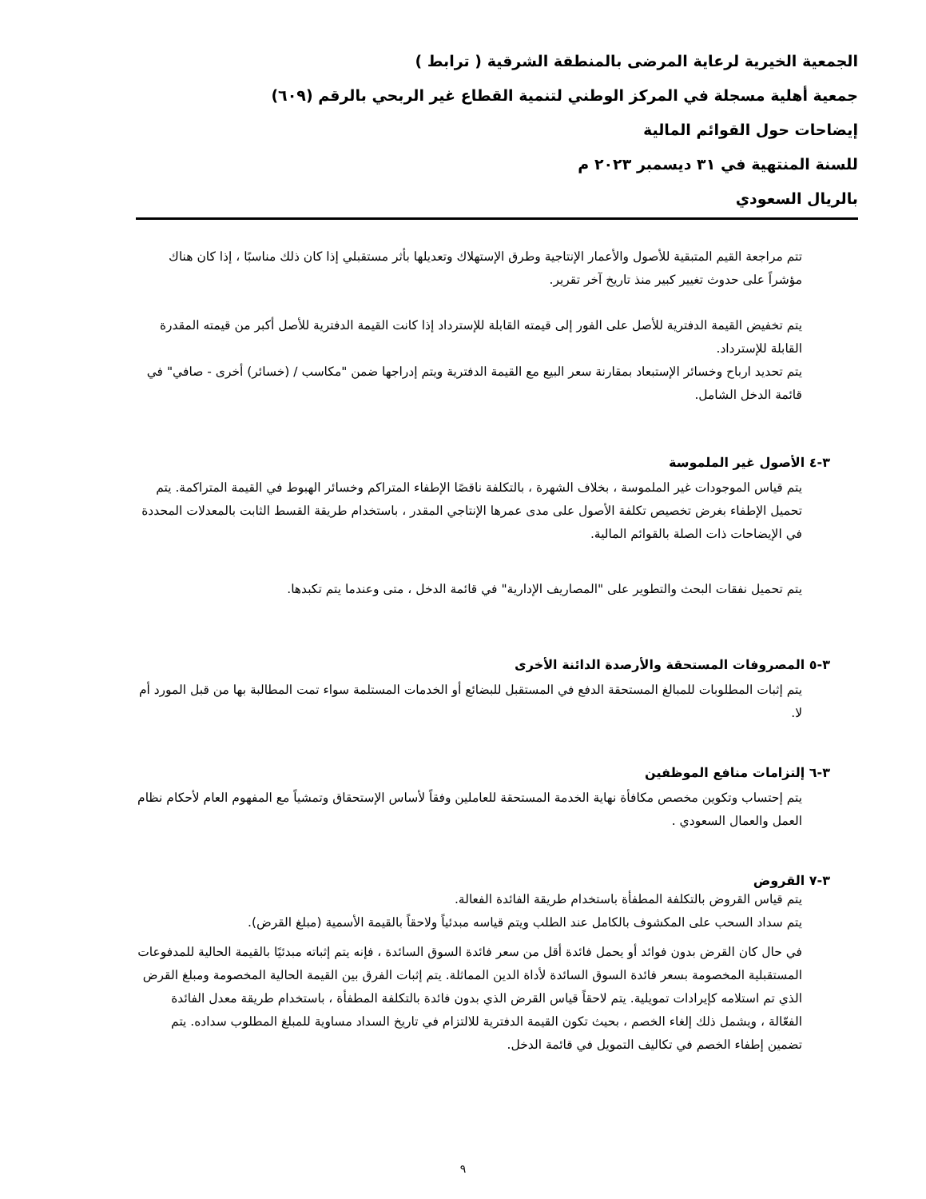الجمعية الخيرية لرعاية المرضى بالمنطقة الشرقية ( ترابط )
جمعية أهلية مسجلة في المركز الوطني لتنمية القطاع غير الربحي بالرقم (٦٠٩)
إيضاحات حول القوائم المالية
للسنة المنتهية في ٣١ ديسمبر ٢٠٢٣ م
بالريال السعودي
تتم مراجعة القيم المتبقية للأصول والأعمار الإنتاجية وطرق الإستهلاك وتعديلها بأثر مستقبلي إذا كان ذلك مناسبًا ، إذا كان هناك مؤشراً على حدوث تغيير كبير منذ تاريخ آخر تقرير.
يتم تخفيض القيمة الدفترية للأصل على الفور إلى قيمته القابلة للإسترداد إذا كانت القيمة الدفترية للأصل أكبر من قيمته المقدرة القابلة للإسترداد.
يتم تحديد ارباح وخسائر الإستبعاد بمقارنة سعر البيع مع القيمة الدفترية ويتم إدراجها ضمن "مكاسب / (خسائر) أخرى - صافي" في قائمة الدخل الشامل.
٣-٤ الأصول غير الملموسة
يتم قياس الموجودات غير الملموسة ، بخلاف الشهرة ، بالتكلفة ناقصًا الإطفاء المتراكم وخسائر الهبوط في القيمة المتراكمة. يتم تحميل الإطفاء بغرض تخصيص تكلفة الأصول على مدى عمرها الإنتاجي المقدر ، باستخدام طريقة القسط الثابت بالمعدلات المحددة في الإيضاحات ذات الصلة بالقوائم المالية.
يتم تحميل نفقات البحث والتطوير على "المصاريف الإدارية" في قائمة الدخل ، متى وعندما يتم تكبدها.
٣-٥ المصروفات المستحقة والأرصدة الدائنة الأخرى
يتم إثبات المطلوبات للمبالغ المستحقة الدفع في المستقبل للبضائع أو الخدمات المستلمة سواء تمت المطالبة بها من قبل المورد أم لا.
٣-٦ إلتزامات منافع الموظفين
يتم إحتساب وتكوين مخصص مكافأة نهاية الخدمة المستحقة للعاملين وفقاً لأساس الإستحقاق وتمشياً مع المفهوم العام لأحكام نظام العمل والعمال السعودي .
٣-٧ القروض
يتم قياس القروض بالتكلفة المطفأة باستخدام طريقة الفائدة الفعالة.
يتم سداد السحب على المكشوف بالكامل عند الطلب ويتم قياسه مبدئياً ولاحقاً بالقيمة الأسمية (مبلغ القرض).
في حال كان القرض بدون فوائد أو يحمل فائدة أقل من سعر فائدة السوق السائدة ، فإنه يتم إثباته مبدئيًا بالقيمة الحالية للمدفوعات المستقبلية المخصومة بسعر فائدة السوق السائدة لأداة الدين المماثلة. يتم إثبات الفرق بين القيمة الحالية المخصومة ومبلغ القرض الذي تم استلامه كإيرادات تمويلية. يتم لاحقاً قياس القرض الذي بدون فائدة بالتكلفة المطفأة ، باستخدام طريقة معدل الفائدة الفعّالة ، ويشمل ذلك إلغاء الخصم ، بحيث تكون القيمة الدفترية للالتزام في تاريخ السداد مساوية للمبلغ المطلوب سداده. يتم تضمين إطفاء الخصم في تكاليف التمويل في قائمة الدخل.
٩